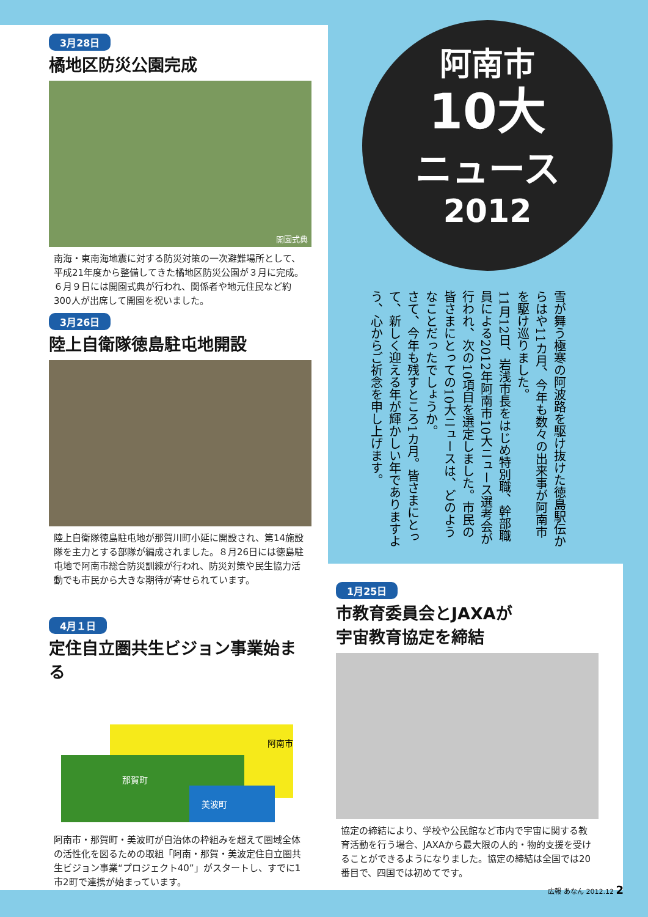3月28日
橘地区防災公園完成
開園式典
南海・東南海地震に対する防災対策の一次避難場所として、平成21年度から整備してきた橘地区防災公園が３月に完成。６月９日には開園式典が行われ、関係者や地元住民など約300人が出席して開園を祝いました。
3月26日
陸上自衛隊徳島駐屯地開設
陸上自衛隊徳島駐屯地が那賀川町小延に開設され、第14施設隊を主力とする部隊が編成されました。８月26日には徳島駐屯地で阿南市総合防災訓練が行われ、防災対策や民生協力活動でも市民から大きな期待が寄せられています。
4月１日
定住自立圏共生ビジョン事業始まる
阿南市
那賀町
美波町
阿南市・那賀町・美波町が自治体の枠組みを超えて圏域全体の活性化を図るための取組「阿南・那賀・美波定住自立圏共生ビジョン事業“プロジェクト40”」がスタートし、すでに1市2町で連携が始まっています。
阿南市
10大
ニュース
2012
雪が舞う極寒の阿波路を駆け抜けた徳島駅伝からはや11カ月、今年も数々の出来事が阿南市を駆け巡りました。
11月12日、岩浅市長をはじめ特別職、幹部職員による2012年阿南市10大ニュース選考会が行われ、次の10項目を選定しました。市民の皆さまにとっての10大ニュースは、どのようなことだったでしょうか。
さて、今年も残すところ1カ月。皆さまにとって、新しく迎える年が輝かしい年でありますよう、心からご祈念を申し上げます。
1月25日
市教育委員会とJAXAが
宇宙教育協定を締結
協定の締結により、学校や公民館など市内で宇宙に関する教育活動を行う場合、JAXAから最大限の人的・物的支援を受けることができるようになりました。協定の締結は全国では20番目で、四国では初めてです。
広報 あなん 2012.12 2